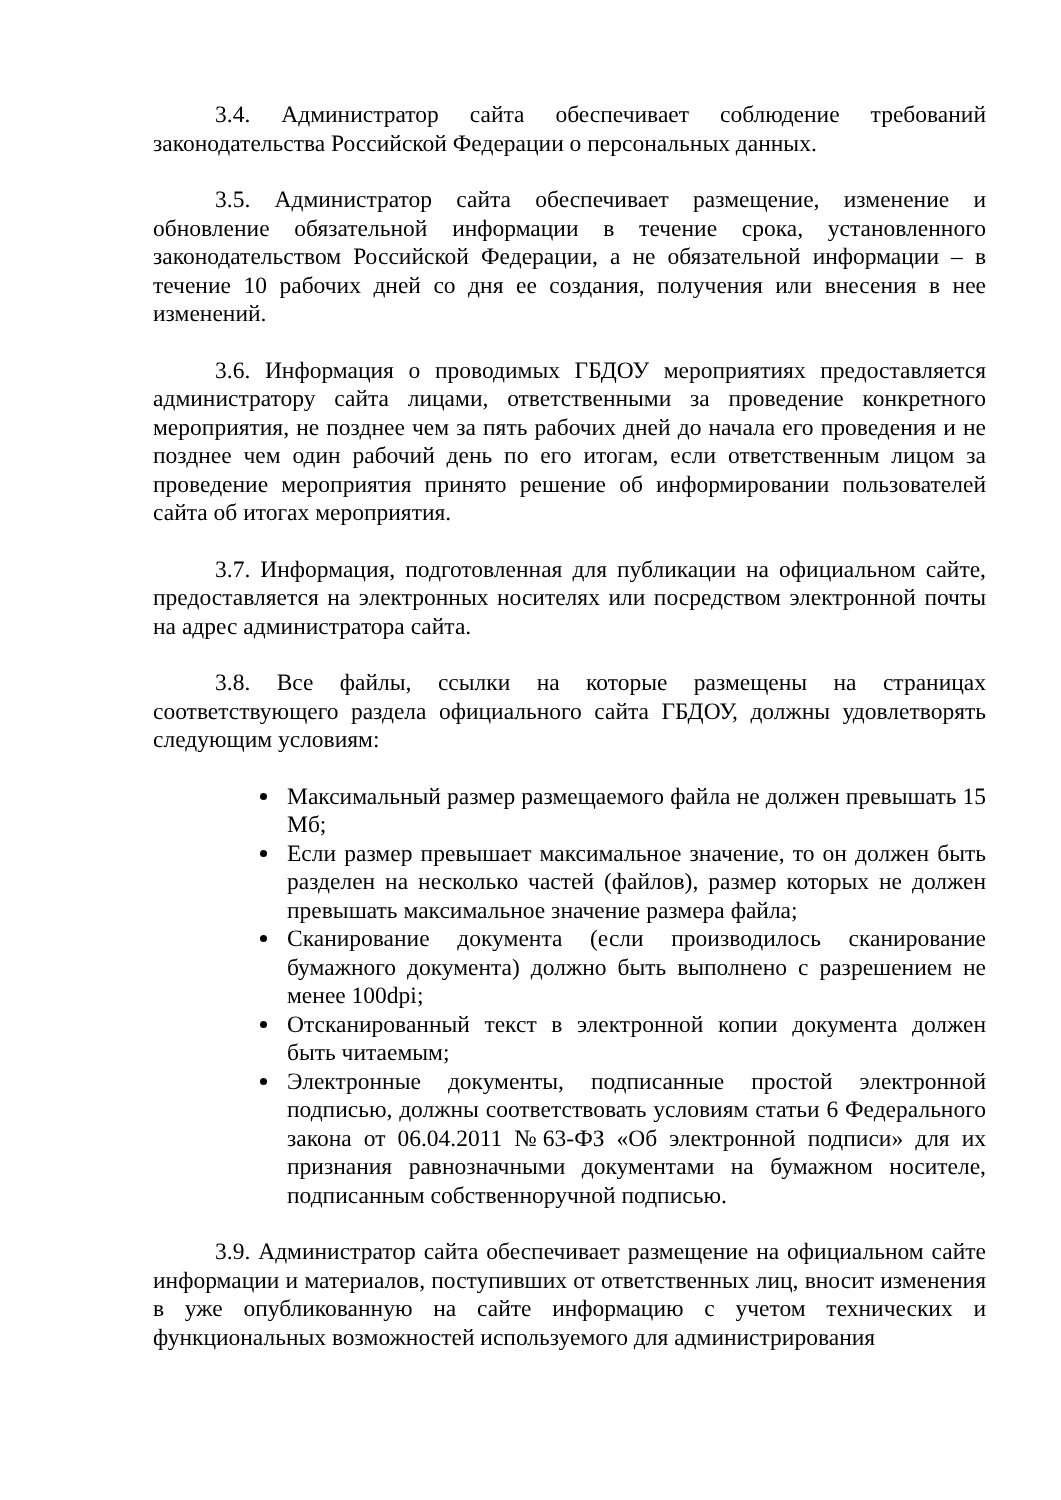3.4. Администратор сайта обеспечивает соблюдение требований законодательства Российской Федерации о персональных данных.
3.5. Администратор сайта обеспечивает размещение, изменение и обновление обязательной информации в течение срока, установленного законодательством Российской Федерации, а не обязательной информации – в течение 10 рабочих дней со дня ее создания, получения или внесения в нее изменений.
3.6. Информация о проводимых ГБДОУ мероприятиях предоставляется администратору сайта лицами, ответственными за проведение конкретного мероприятия, не позднее чем за пять рабочих дней до начала его проведения и не позднее чем один рабочий день по его итогам, если ответственным лицом за проведение мероприятия принято решение об информировании пользователей сайта об итогах мероприятия.
3.7. Информация, подготовленная для публикации на официальном сайте, предоставляется на электронных носителях или посредством электронной почты на адрес администратора сайта.
3.8. Все файлы, ссылки на которые размещены на страницах соответствующего раздела официального сайта ГБДОУ, должны удовлетворять следующим условиям:
Максимальный размер размещаемого файла не должен превышать 15 Мб;
Если размер превышает максимальное значение, то он должен быть разделен на несколько частей (файлов), размер которых не должен превышать максимальное значение размера файла;
Сканирование документа (если производилось сканирование бумажного документа) должно быть выполнено с разрешением не менее 100dpi;
Отсканированный текст в электронной копии документа должен быть читаемым;
Электронные документы, подписанные простой электронной подписью, должны соответствовать условиям статьи 6 Федерального закона от 06.04.2011 №63-ФЗ «Об электронной подписи» для их признания равнозначными документами на бумажном носителе, подписанным собственноручной подписью.
3.9. Администратор сайта обеспечивает размещение на официальном сайте информации и материалов, поступивших от ответственных лиц, вносит изменения в уже опубликованную на сайте информацию с учетом технических и функциональных возможностей используемого для администрирования